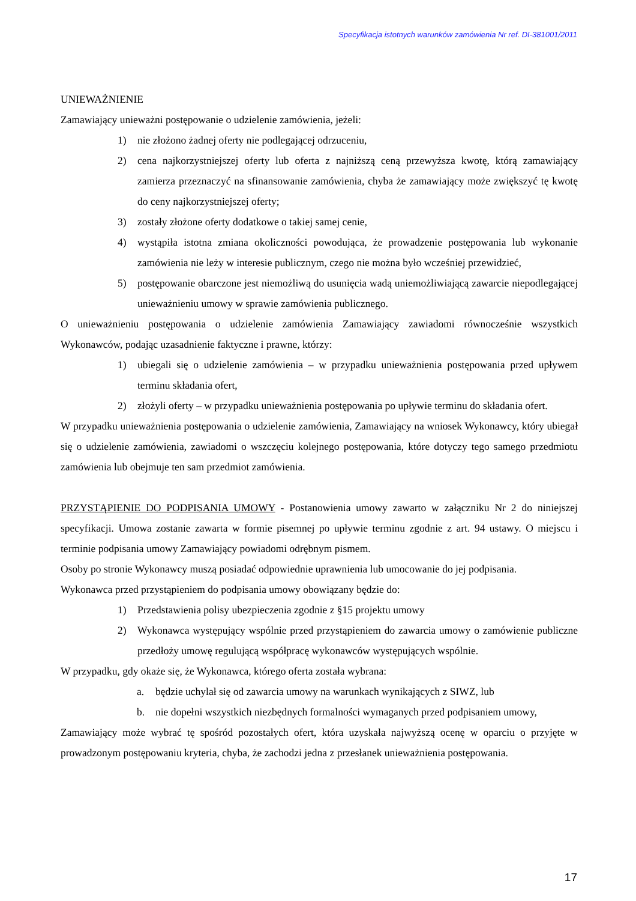Specyfikacja istotnych warunków zamówienia Nr ref. DI-381001/2011
UNIEWAŻNIENIE
Zamawiający unieważni postępowanie o udzielenie zamówienia, jeżeli:
1) nie złożono żadnej oferty nie podlegającej odrzuceniu,
2) cena najkorzystniejszej oferty lub oferta z najniższą ceną przewyższa kwotę, którą zamawiający zamierza przeznaczyć na sfinansowanie zamówienia, chyba że zamawiający może zwiększyć tę kwotę do ceny najkorzystniejszej oferty;
3) zostały złożone oferty dodatkowe o takiej samej cenie,
4) wystąpiła istotna zmiana okoliczności powodująca, że prowadzenie postępowania lub wykonanie zamówienia nie leży w interesie publicznym, czego nie można było wcześniej przewidzieć,
5) postępowanie obarczone jest niemożliwą do usunięcia wadą uniemożliwiającą zawarcie niepodlegającej unieważnieniu umowy w sprawie zamówienia publicznego.
O unieważnieniu postępowania o udzielenie zamówienia Zamawiający zawiadomi równocześnie wszystkich Wykonawców, podając uzasadnienie faktyczne i prawne, którzy:
1) ubiegali się o udzielenie zamówienia – w przypadku unieważnienia postępowania przed upływem terminu składania ofert,
2) złożyli oferty – w przypadku unieważnienia postępowania po upływie terminu do składania ofert.
W przypadku unieważnienia postępowania o udzielenie zamówienia, Zamawiający na wniosek Wykonawcy, który ubiegał się o udzielenie zamówienia, zawiadomi o wszczęciu kolejnego postępowania, które dotyczy tego samego przedmiotu zamówienia lub obejmuje ten sam przedmiot zamówienia.
PRZYSTĄPIENIE DO PODPISANIA UMOWY - Postanowienia umowy zawarto w załączniku Nr 2 do niniejszej specyfikacji. Umowa zostanie zawarta w formie pisemnej po upływie terminu zgodnie z art. 94 ustawy. O miejscu i terminie podpisania umowy Zamawiający powiadomi odrębnym pismem.
Osoby po stronie Wykonawcy muszą posiadać odpowiednie uprawnienia lub umocowanie do jej podpisania.
Wykonawca przed przystąpieniem do podpisania umowy obowiązany będzie do:
1) Przedstawienia polisy ubezpieczenia zgodnie z §15 projektu umowy
2) Wykonawca występujący wspólnie przed przystąpieniem do zawarcia umowy o zamówienie publiczne przedłoży umowę regulującą współpracę wykonawców występujących wspólnie.
W przypadku, gdy okaże się, że Wykonawca, którego oferta została wybrana:
a. będzie uchylał się od zawarcia umowy na warunkach wynikających z SIWZ, lub
b. nie dopełni wszystkich niezbędnych formalności wymaganych przed podpisaniem umowy,
Zamawiający może wybrać tę spośród pozostałych ofert, która uzyskała najwyższą ocenę w oparciu o przyjęte w prowadzonym postępowaniu kryteria, chyba, że zachodzi jedna z przesłanek unieważnienia postępowania.
17